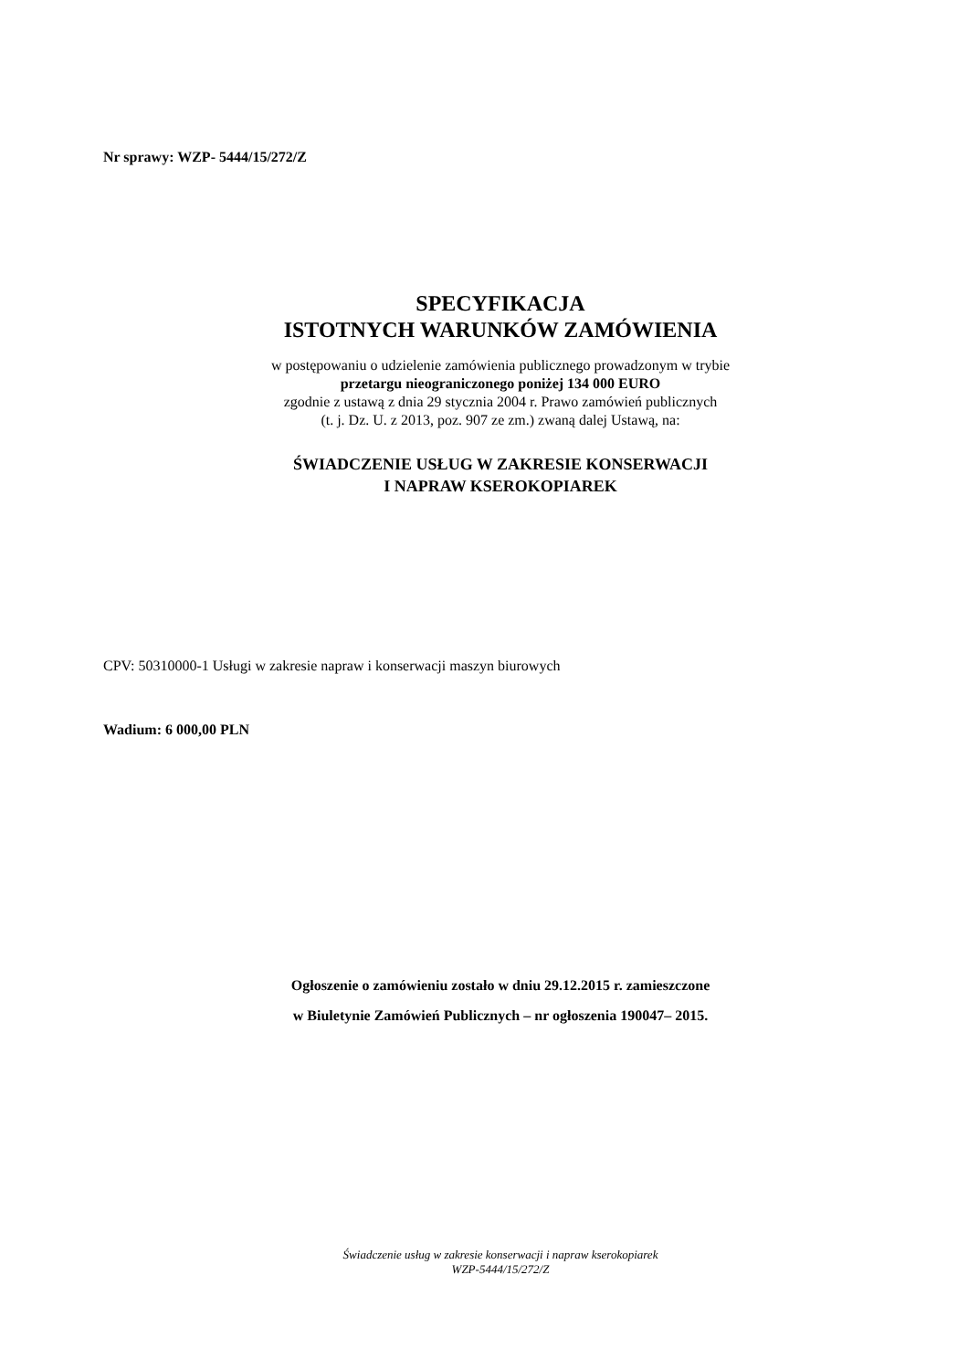Nr sprawy: WZP- 5444/15/272/Z
SPECYFIKACJA
ISTOTNYCH WARUNKÓW ZAMÓWIENIA
w postępowaniu o udzielenie zamówienia publicznego prowadzonym w trybie
przetargu nieograniczonego poniżej 134 000 EURO
zgodnie z ustawą z dnia 29 stycznia 2004 r. Prawo zamówień publicznych
(t. j. Dz. U. z 2013, poz. 907 ze zm.) zwaną dalej Ustawą, na:
ŚWIADCZENIE USŁUG W ZAKRESIE KONSERWACJI
I NAPRAW KSEROKOPIAREK
CPV: 50310000-1 Usługi w zakresie napraw i konserwacji maszyn biurowych
Wadium: 6 000,00 PLN
Ogłoszenie o zamówieniu zostało w dniu 29.12.2015 r. zamieszczone
w Biuletynie Zamówień Publicznych – nr ogłoszenia 190047– 2015.
Świadczenie usług w zakresie konserwacji i napraw kserokopiarek
WZP-5444/15/272/Z